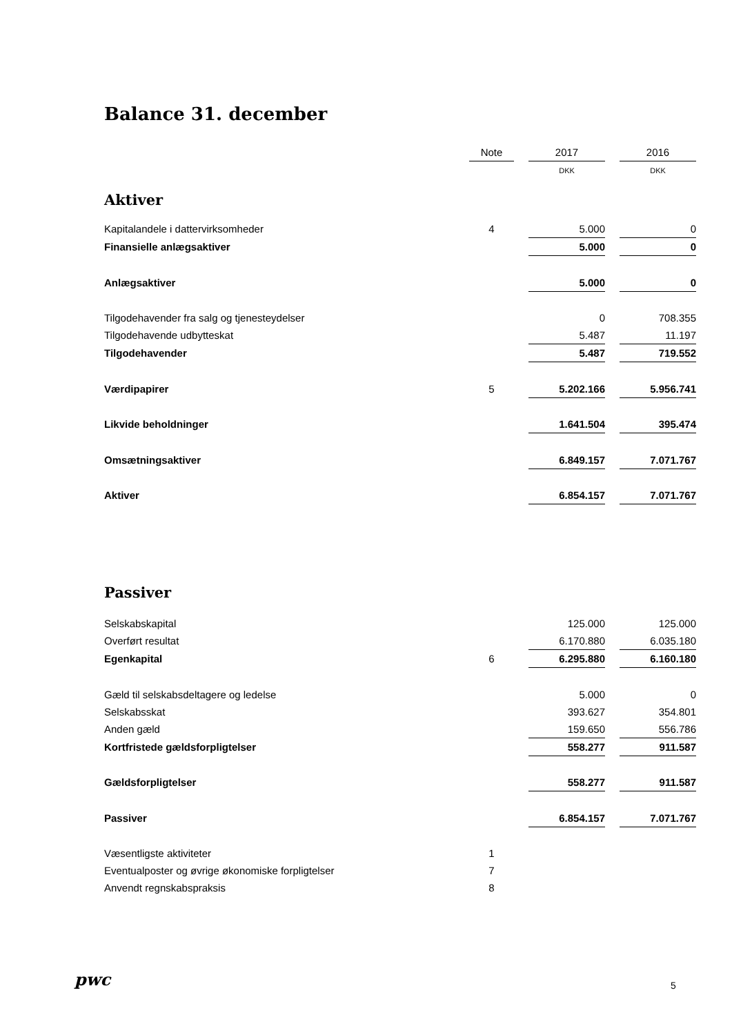Balance 31. december
| | Note | | 2017 | | 2016 |
| | | | DKK | | DKK |
| Aktiver | | | | | |
| Kapitalandele i dattervirksomheder | 4 | | 5.000 | | 0 |
| Finansielle anlægsaktiver | | | 5.000 | | 0 |
| Anlægsaktiver | | | 5.000 | | 0 |
| Tilgodehavender fra salg og tjenesteydelser | | | 0 | | 708.355 |
| Tilgodehavende udbytteskat | | | 5.487 | | 11.197 |
| Tilgodehavender | | | 5.487 | | 719.552 |
| Værdipapirer | 5 | | 5.202.166 | | 5.956.741 |
| Likvide beholdninger | | | 1.641.504 | | 395.474 |
| Omsætningsaktiver | | | 6.849.157 | | 7.071.767 |
| Aktiver | | | 6.854.157 | | 7.071.767 |
| Passiver | | | | | |
| Selskabskapital | | | 125.000 | | 125.000 |
| Overført resultat | | | 6.170.880 | | 6.035.180 |
| Egenkapital | 6 | | 6.295.880 | | 6.160.180 |
| Gæld til selskabsdeltagere og ledelse | | | 5.000 | | 0 |
| Selskabsskat | | | 393.627 | | 354.801 |
| Anden gæld | | | 159.650 | | 556.786 |
| Kortfristede gældsforpligtelser | | | 558.277 | | 911.587 |
| Gældsforpligtelser | | | 558.277 | | 911.587 |
| Passiver | | | 6.854.157 | | 7.071.767 |
| Væsentligste aktiviteter | 1 | | | | |
| Eventualposter og øvrige økonomiske forpligtelser | 7 | | | | |
| Anvendt regnskabspraksis | 8 | | | | |
pwc 5